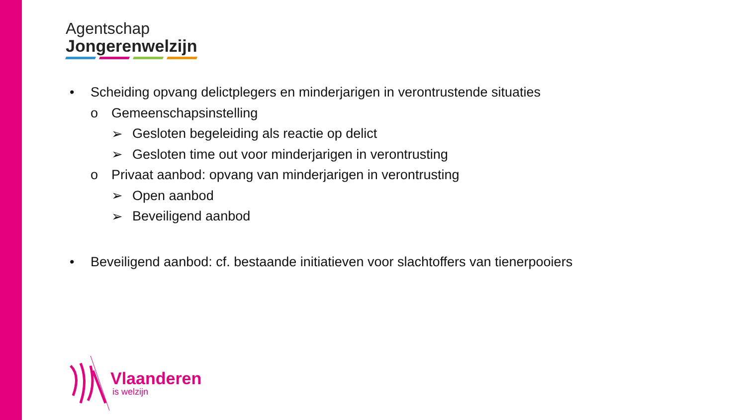Agentschap
Jongerenwelzijn
• Scheiding opvang delictplegers en minderjarigen in verontrustende situaties
o Gemeenschapsinstelling
➢ Gesloten begeleiding als reactie op delict
➢ Gesloten time out voor minderjarigen in verontrusting
o Privaat aanbod: opvang van minderjarigen in verontrusting
➢ Open aanbod
➢ Beveiligend aanbod
• Beveiligend aanbod: cf. bestaande initiatieven voor slachtoffers van tienerpooiers
Vlaanderen
is welzijn